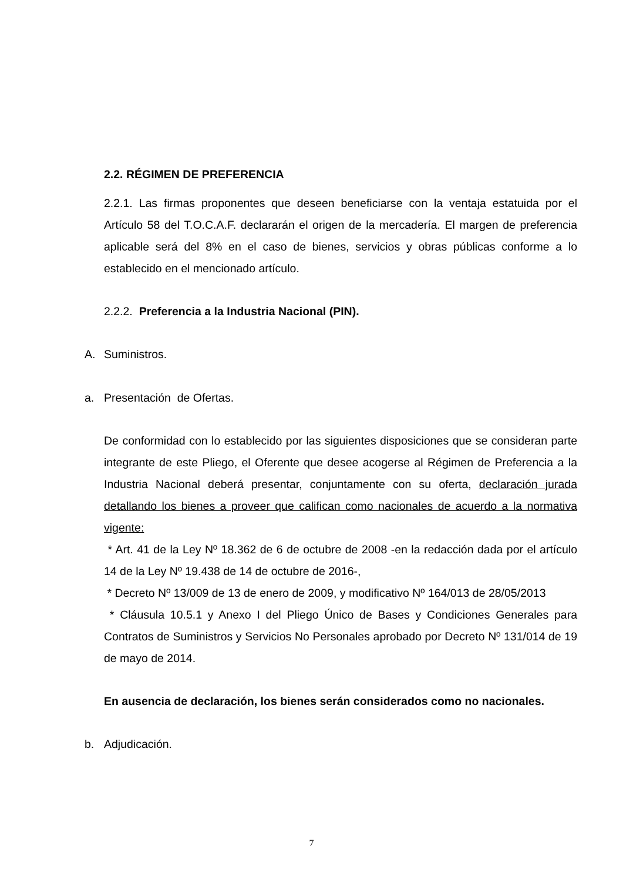2.2. RÉGIMEN DE PREFERENCIA
2.2.1. Las firmas proponentes que deseen beneficiarse con la ventaja estatuida por el Artículo 58 del T.O.C.A.F. declararán el origen de la mercadería. El margen de preferencia aplicable será del 8% en el caso de bienes, servicios y obras públicas conforme a lo establecido en el mencionado artículo.
2.2.2. Preferencia a la Industria Nacional (PIN).
A. Suministros.
a. Presentación de Ofertas.
De conformidad con lo establecido por las siguientes disposiciones que se consideran parte integrante de este Pliego, el Oferente que desee acogerse al Régimen de Preferencia a la Industria Nacional deberá presentar, conjuntamente con su oferta, declaración jurada detallando los bienes a proveer que califican como nacionales de acuerdo a la normativa vigente:
* Art. 41 de la Ley Nº 18.362 de 6 de octubre de 2008 -en la redacción dada por el artículo 14 de la Ley Nº 19.438 de 14 de octubre de 2016-,
* Decreto Nº 13/009 de 13 de enero de 2009, y modificativo Nº 164/013 de 28/05/2013
* Cláusula 10.5.1 y Anexo I del Pliego Único de Bases y Condiciones Generales para Contratos de Suministros y Servicios No Personales aprobado por Decreto Nº 131/014 de 19 de mayo de 2014.
En ausencia de declaración, los bienes serán considerados como no nacionales.
b. Adjudicación.
7